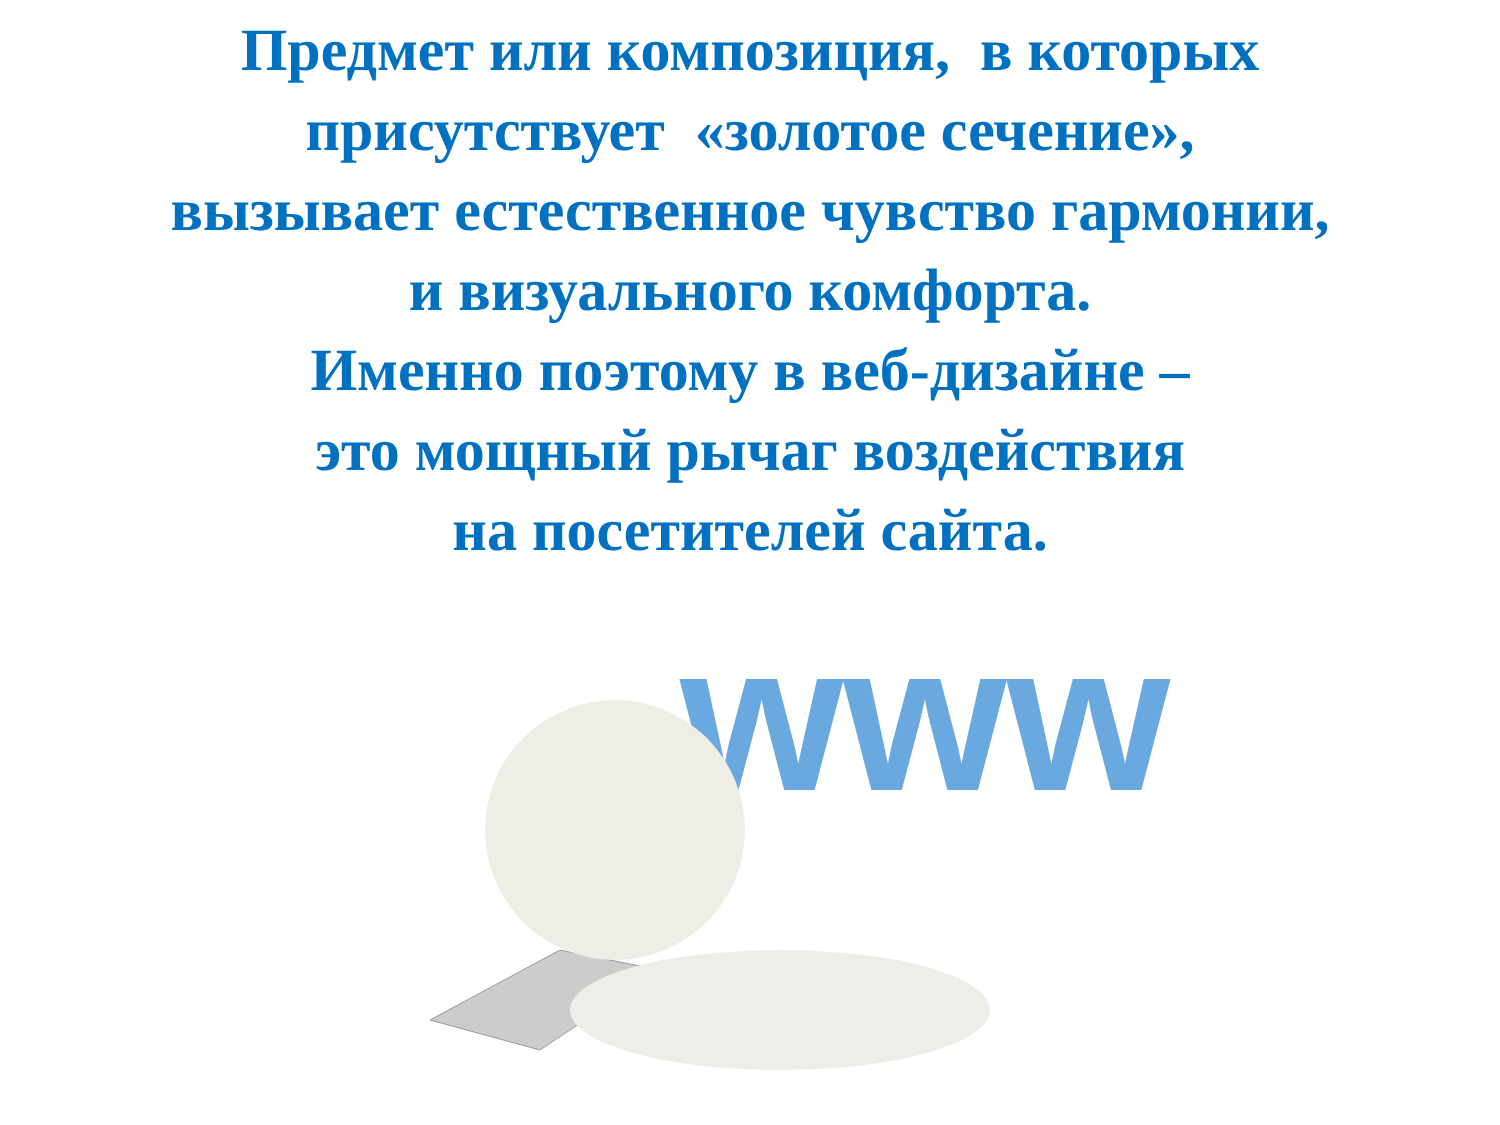Предмет или композиция, в которых
присутствует «золотое сечение»,
вызывает естественное чувство гармонии,
и визуального комфорта.
Именно поэтому в веб-дизайне –
это мощный рычаг воздействия
на посетителей сайта.
www